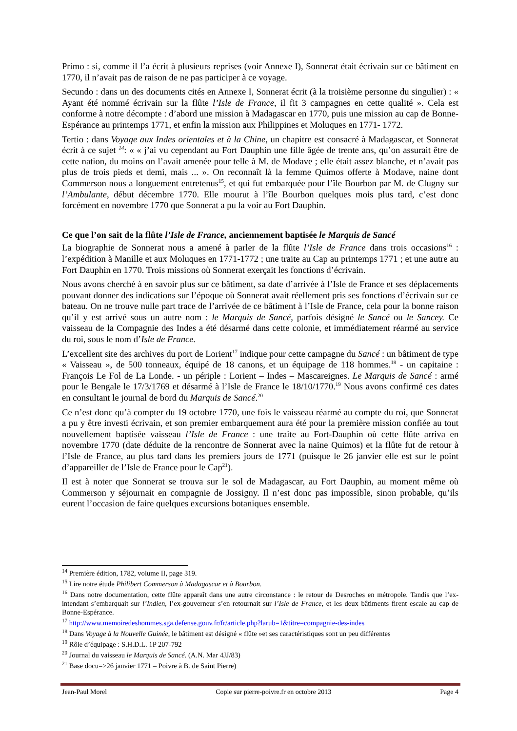Primo : si, comme il l’a écrit à plusieurs reprises (voir Annexe I), Sonnerat était écrivain sur ce bâtiment en 1770, il n’avait pas de raison de ne pas participer à ce voyage.
Secundo : dans un des documents cités en Annexe I, Sonnerat écrit (à la troisième personne du singulier) : « Ayant été nommé écrivain sur la flûte l’Isle de France, il fit 3 campagnes en cette qualité ». Cela est conforme à notre décompte : d’abord une mission à Madagascar en 1770, puis une mission au cap de Bonne-Espérance au printemps 1771, et enfin la mission aux Philippines et Moluques en 1771- 1772.
Tertio : dans Voyage aux Indes orientales et à la Chine, un chapitre est consacré à Madagascar, et Sonnerat écrit à ce sujet <sup>14</sup>: « « j’ai vu cependant au Fort Dauphin une fille âgée de trente ans, qu’on assurait être de cette nation, du moins on l’avait amenée pour telle à M. de Modave ; elle était assez blanche, et n’avait pas plus de trois pieds et demi, mais ... ». On reconnaît là la femme Quimos offerte à Modave, naine dont Commerson nous a longuement entretenus<sup>15</sup>, et qui fut embarquée pour l’île Bourbon par M. de Clugny sur l’Ambulante, début décembre 1770. Elle mourut à l’île Bourbon quelques mois plus tard, c’est donc forcément en novembre 1770 que Sonnerat a pu la voir au Fort Dauphin.
Ce que l’on sait de la flûte l’Isle de France, anciennement baptisée le Marquis de Sancé
La biographie de Sonnerat nous a amené à parler de la flûte l’Isle de France dans trois occasions<sup>16</sup> : l’expédition à Manille et aux Moluques en 1771-1772 ; une traite au Cap au printemps 1771 ; et une autre au Fort Dauphin en 1770. Trois missions où Sonnerat exerçait les fonctions d’écrivain.
Nous avons cherché à en savoir plus sur ce bâtiment, sa date d’arrivée à l’Isle de France et ses déplacements pouvant donner des indications sur l’époque où Sonnerat avait réellement pris ses fonctions d’écrivain sur ce bateau. On ne trouve nulle part trace de l’arrivée de ce bâtiment à l’Isle de France, cela pour la bonne raison qu’il y est arrivé sous un autre nom : le Marquis de Sancé, parfois désigné le Sancé ou le Sancey. Ce vaisseau de la Compagnie des Indes a été désarmé dans cette colonie, et immédiatement réarmé au service du roi, sous le nom d’Isle de France.
L’excellent site des archives du port de Lorient<sup>17</sup> indique pour cette campagne du Sancé : un bâtiment de type « Vaisseau », de 500 tonneaux, équipé de 18 canons, et un équipage de 118 hommes.<sup>18</sup> - un capitaine : François Le Fol de La Londe. - un périple : Lorient – Indes – Mascareignes. Le Marquis de Sancé : armé pour le Bengale le 17/3/1769 et désarmé à l’Isle de France le 18/10/1770.<sup>19</sup> Nous avons confirmé ces dates en consultant le journal de bord du Marquis de Sancé.<sup>20</sup>
Ce n’est donc qu’à compter du 19 octobre 1770, une fois le vaisseau réarmé au compte du roi, que Sonnerat a pu y être investi écrivain, et son premier embarquement aura été pour la première mission confiée au tout nouvellement baptisée vaisseau l’Isle de France : une traite au Fort-Dauphin où cette flûte arriva en novembre 1770 (date déduite de la rencontre de Sonnerat avec la naine Quimos) et la flûte fut de retour à l’Isle de France, au plus tard dans les premiers jours de 1771 (puisque le 26 janvier elle est sur le point d’appareiller de l’Isle de France pour le Cap<sup>21</sup>).
Il est à noter que Sonnerat se trouva sur le sol de Madagascar, au Fort Dauphin, au moment même où Commerson y séjournait en compagnie de Jossigny. Il n’est donc pas impossible, sinon probable, qu’ils eurent l’occasion de faire quelques excursions botaniques ensemble.
<sup>14</sup> Première édition, 1782, volume II, page 319.
<sup>15</sup> Lire notre étude Philibert Commerson à Madagascar et à Bourbon.
<sup>16</sup> Dans notre documentation, cette flûte apparaît dans une autre circonstance : le retour de Desroches en métropole. Tandis que l’ex-intendant s’embarquait sur l’Indien, l’ex-gouverneur s’en retournait sur l’Isle de France, et les deux bâtiments firent escale au cap de Bonne-Espérance.
<sup>17</sup> http://www.memoiredeshommes.sga.defense.gouv.fr/fr/article.php?larub=1&titre=compagnie-des-indes
<sup>18</sup> Dans Voyage à la Nouvelle Guinée, le bâtiment est désigné « flûte »et ses caractéristiques sont un peu différentes
<sup>19</sup> Rôle d’équipage : S.H.D.L. 1P 207-792
<sup>20</sup> Journal du vaisseau le Marquis de Sancé. (A.N. Mar 4JJ/83)
<sup>21</sup> Base docu=>26 janvier 1771 – Poivre à B. de Saint Pierre)
Jean-Paul Morel Copie sur pierre-poivre.fr en octobre 2013 Page 4